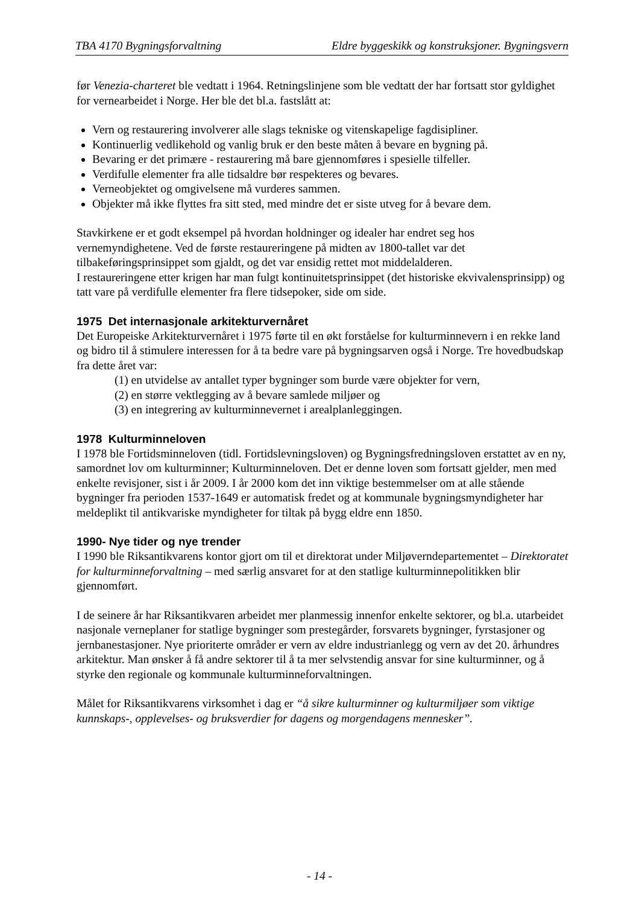TBA 4170 Bygningsforvaltning Eldre byggeskikk og konstruksjoner. Bygningsvern
før Venezia-charteret ble vedtatt i 1964. Retningslinjene som ble vedtatt der har fortsatt stor gyldighet for vernearbeidet i Norge. Her ble det bl.a. fastslått at:
Vern og restaurering involverer alle slags tekniske og vitenskapelige fagdisipliner.
Kontinuerlig vedlikehold og vanlig bruk er den beste måten å bevare en bygning på.
Bevaring er det primære - restaurering må bare gjennomføres i spesielle tilfeller.
Verdifulle elementer fra alle tidsaldre bør respekteres og bevares.
Verneobjektet og omgivelsene må vurderes sammen.
Objekter må ikke flyttes fra sitt sted, med mindre det er siste utveg for å bevare dem.
Stavkirkene er et godt eksempel på hvordan holdninger og idealer har endret seg hos vernemyndighetene. Ved de første restaureringene på midten av 1800-tallet var det tilbakeføringsprinsippet som gjaldt, og det var ensidig rettet mot middelalderen.
I restaureringene etter krigen har man fulgt kontinuitetsprinsippet (det historiske ekvivalensprinsipp) og tatt vare på verdifulle elementer fra flere tidsepoker, side om side.
1975 Det internasjonale arkitekturvernåret
Det Europeiske Arkitekturvernåret i 1975 førte til en økt forståelse for kulturminnevern i en rekke land og bidro til å stimulere interessen for å ta bedre vare på bygningsarven også i Norge. Tre hovedbudskap fra dette året var:
(1) en utvidelse av antallet typer bygninger som burde være objekter for vern,
(2) en større vektlegging av å bevare samlede miljøer og
(3) en integrering av kulturminnevernet i arealplanleggingen.
1978 Kulturminneloven
I 1978 ble Fortidsminneloven (tidl. Fortidslevningsloven) og Bygningsfredningsloven erstattet av en ny, samordnet lov om kulturminner; Kulturminneloven. Det er denne loven som fortsatt gjelder, men med enkelte revisjoner, sist i år 2009. I år 2000 kom det inn viktige bestemmelser om at alle stående bygninger fra perioden 1537-1649 er automatisk fredet og at kommunale bygningsmyndigheter har meldeplikt til antikvariske myndigheter for tiltak på bygg eldre enn 1850.
1990- Nye tider og nye trender
I 1990 ble Riksantikvarens kontor gjort om til et direktorat under Miljøverndepartementet – Direktoratet for kulturminneforvaltning – med særlig ansvaret for at den statlige kulturminnepolitikken blir gjennomført.
I de seinere år har Riksantikvaren arbeidet mer planmessig innenfor enkelte sektorer, og bl.a. utarbeidet nasjonale verneplaner for statlige bygninger som prestegårder, forsvarets bygninger, fyrstasjoner og jernbanestasjoner. Nye prioriterte områder er vern av eldre industrianlegg og vern av det 20. århundres arkitektur. Man ønsker å få andre sektorer til å ta mer selvstendig ansvar for sine kulturminner, og å styrke den regionale og kommunale kulturminneforvaltningen.
Målet for Riksantikvarens virksomhet i dag er “å sikre kulturminner og kulturmiljøer som viktige kunnskaps-, opplevelses- og bruksverdier for dagens og morgendagens mennesker”.
- 14 -